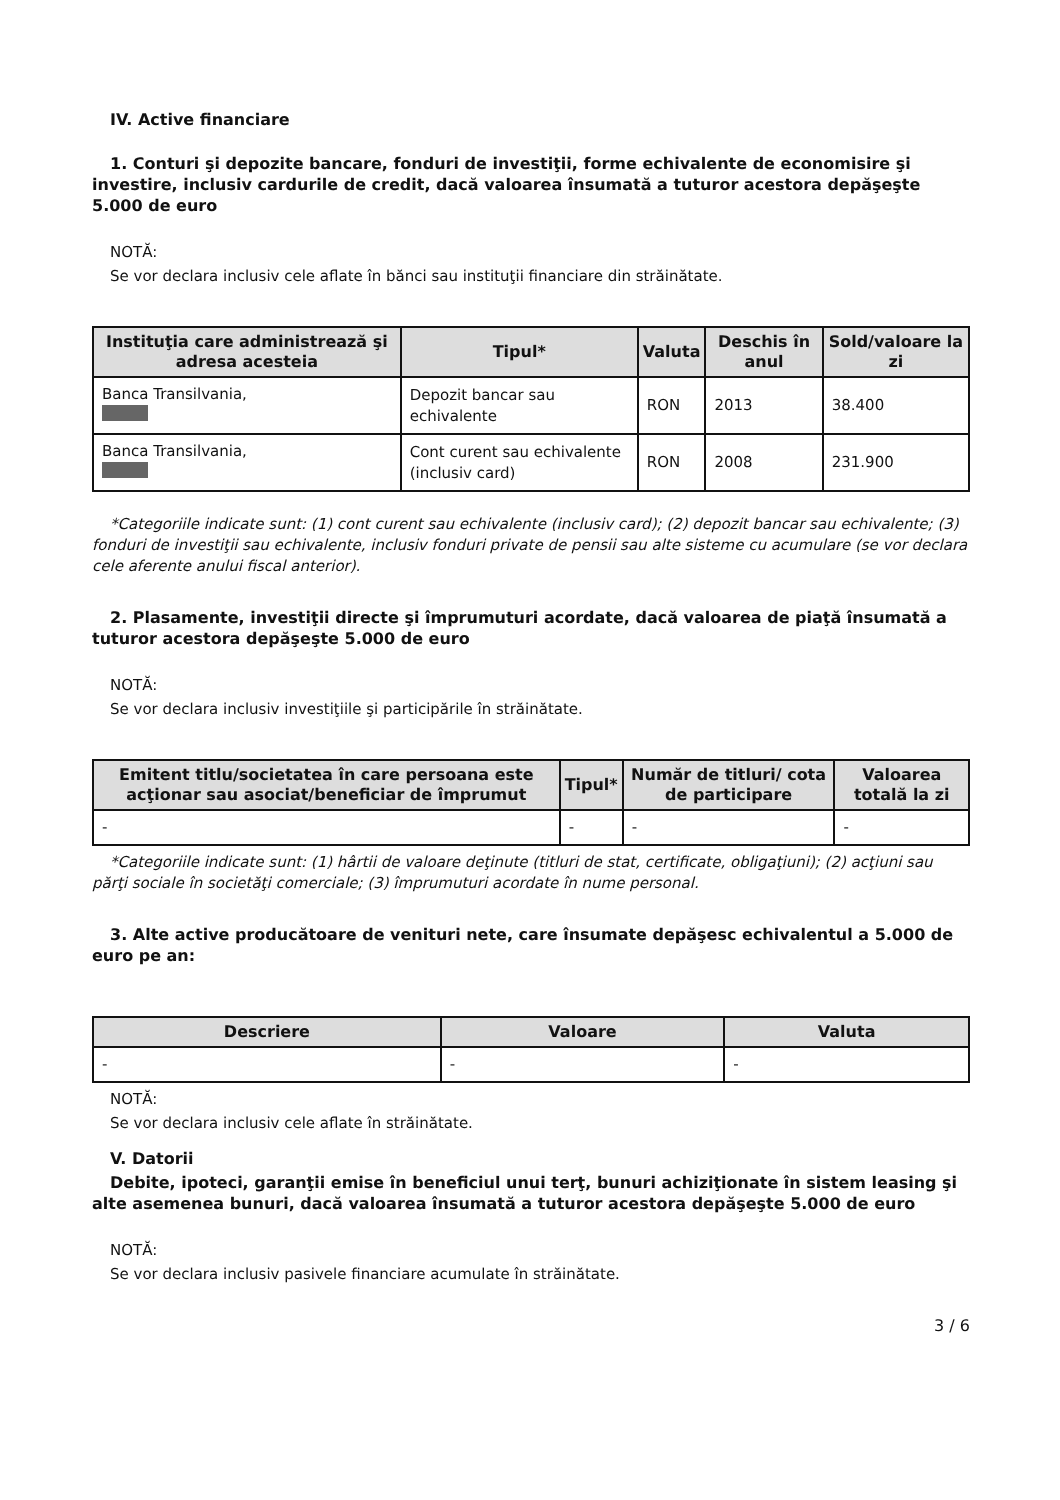IV. Active financiare
1. Conturi şi depozite bancare, fonduri de investiţii, forme echivalente de economisire şi investire, inclusiv cardurile de credit, dacă valoarea însumată a tuturor acestora depăşeşte 5.000 de euro
NOTĂ:
Se vor declara inclusiv cele aflate în bănci sau instituţii financiare din străinătate.
| Instituţia care administrează şi adresa acesteia | Tipul* | Valuta | Deschis în anul | Sold/valoare la zi |
| --- | --- | --- | --- | --- |
| Banca Transilvania, | Depozit bancar sau echivalente | RON | 2013 | 38.400 |
| Banca Transilvania, | Cont curent sau echivalente (inclusiv card) | RON | 2008 | 231.900 |
*Categoriile indicate sunt: (1) cont curent sau echivalente (inclusiv card); (2) depozit bancar sau echivalente; (3) fonduri de investiţii sau echivalente, inclusiv fonduri private de pensii sau alte sisteme cu acumulare (se vor declara cele aferente anului fiscal anterior).
2. Plasamente, investiţii directe şi împrumuturi acordate, dacă valoarea de piaţă însumată a tuturor acestora depăşeşte 5.000 de euro
NOTĂ:
Se vor declara inclusiv investiţiile şi participările în străinătate.
| Emitent titlu/societatea în care persoana este acţionar sau asociat/beneficiar de împrumut | Tipul* | Număr de titluri/ cota de participare | Valoarea totală la zi |
| --- | --- | --- | --- |
| - | - | - | - |
*Categoriile indicate sunt: (1) hârtii de valoare deţinute (titluri de stat, certificate, obligaţiuni); (2) acţiuni sau părţi sociale în societăţi comerciale; (3) împrumuturi acordate în nume personal.
3. Alte active producătoare de venituri nete, care însumate depăşesc echivalentul a 5.000 de euro pe an:
| Descriere | Valoare | Valuta |
| --- | --- | --- |
| - | - | - |
NOTĂ:
Se vor declara inclusiv cele aflate în străinătate.
V. Datorii
Debite, ipoteci, garanţii emise în beneficiul unui terţ, bunuri achiziţionate în sistem leasing şi alte asemenea bunuri, dacă valoarea însumată a tuturor acestora depăşeşte 5.000 de euro
NOTĂ:
Se vor declara inclusiv pasivele financiare acumulate în străinătate.
3 / 6